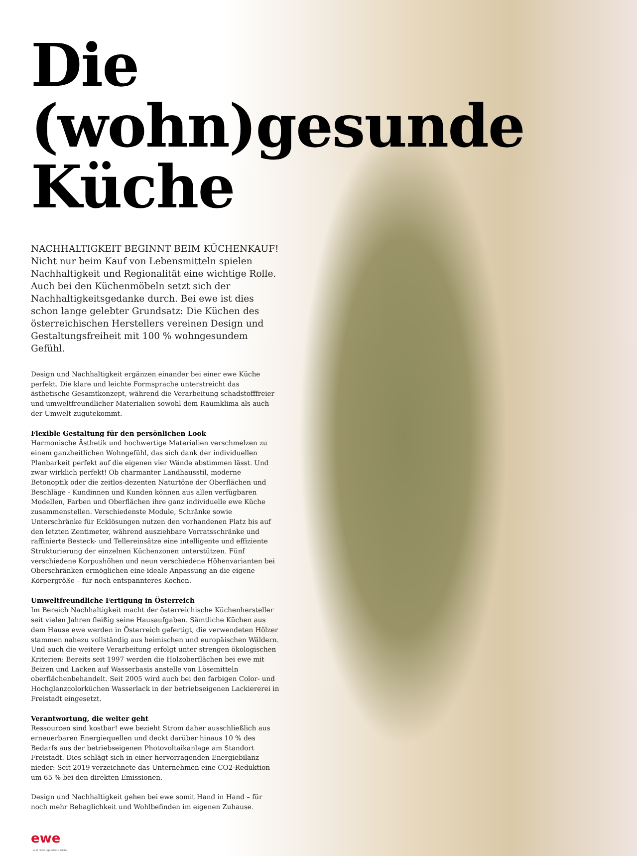Die (wohn)gesunde Küche
NACHHALTIGKEIT BEGINNT BEIM KÜCHENKAUF!
Nicht nur beim Kauf von Lebensmitteln spielen Nachhaltigkeit und Regionalität eine wichtige Rolle. Auch bei den Küchenmöbeln setzt sich der Nachhaltigkeitsgedanke durch. Bei ewe ist dies schon lange gelebter Grundsatz: Die Küchen des österreichischen Herstellers vereinen Design und Gestaltungsfreiheit mit 100 % wohngesundem Gefühl.
Design und Nachhaltigkeit ergänzen einander bei einer ewe Küche perfekt. Die klare und leichte Formsprache unterstreicht das ästhetische Gesamtkonzept, während die Verarbeitung schadstofffreier und umweltfreundlicher Materialien sowohl dem Raumklima als auch der Umwelt zugutekommt.
Flexible Gestaltung für den persönlichen Look
Harmonische Ästhetik und hochwertige Materialien verschmelzen zu einem ganzheitlichen Wohngefühl, das sich dank der individuellen Planbarkeit perfekt auf die eigenen vier Wände abstimmen lässt. Und zwar wirklich perfekt! Ob charmanter Landhausstil, moderne Betonoptik oder die zeitlos-dezenten Naturtöne der Oberflächen und Beschläge - Kundinnen und Kunden können aus allen verfügbaren Modellen, Farben und Oberflächen ihre ganz individuelle ewe Küche zusammenstellen. Verschiedenste Module, Schränke sowie Unterschränke für Ecklösungen nutzen den vorhandenen Platz bis auf den letzten Zentimeter, während ausziehbare Vorratsschränke und raffinierte Besteck- und Tellereinsätze eine intelligente und effiziente Strukturierung der einzelnen Küchenzonen unterstützen. Fünf verschiedene Korpushöhen und neun verschiedene Höhenvarianten bei Oberschränken ermöglichen eine ideale Anpassung an die eigene Körpergröße – für noch entspannteres Kochen.
Umweltfreundliche Fertigung in Österreich
Im Bereich Nachhaltigkeit macht der österreichische Küchenhersteller seit vielen Jahren fleißig seine Hausaufgaben. Sämtliche Küchen aus dem Hause ewe werden in Österreich gefertigt, die verwendeten Hölzer stammen nahezu vollständig aus heimischen und europäischen Wäldern. Und auch die weitere Verarbeitung erfolgt unter strengen ökologischen Kriterien: Bereits seit 1997 werden die Holzoberflächen bei ewe mit Beizen und Lacken auf Wasserbasis anstelle von Lösemitteln oberflächenbehandelt. Seit 2005 wird auch bei den farbigen Color- und Hochglanzcolorküchen Wasserlack in der betriebseigenen Lackiererei in Freistadt eingesetzt.
Verantwortung, die weiter geht
Ressourcen sind kostbar! ewe bezieht Strom daher ausschließlich aus erneuerbaren Energiequellen und deckt darüber hinaus 10 % des Bedarfs aus der betriebseigenen Photovoltaikanlage am Standort Freistadt. Dies schlägt sich in einer hervorragenden Energiebilanz nieder: Seit 2019 verzeichnete das Unternehmen eine CO2-Reduktion um 65 % bei den direkten Emissionen.
Design und Nachhaltigkeit gehen bei ewe somit Hand in Hand – für noch mehr Behaglichkeit und Wohlbefinden im eigenen Zuhause.
ewe...und nicht irgendeine Küche